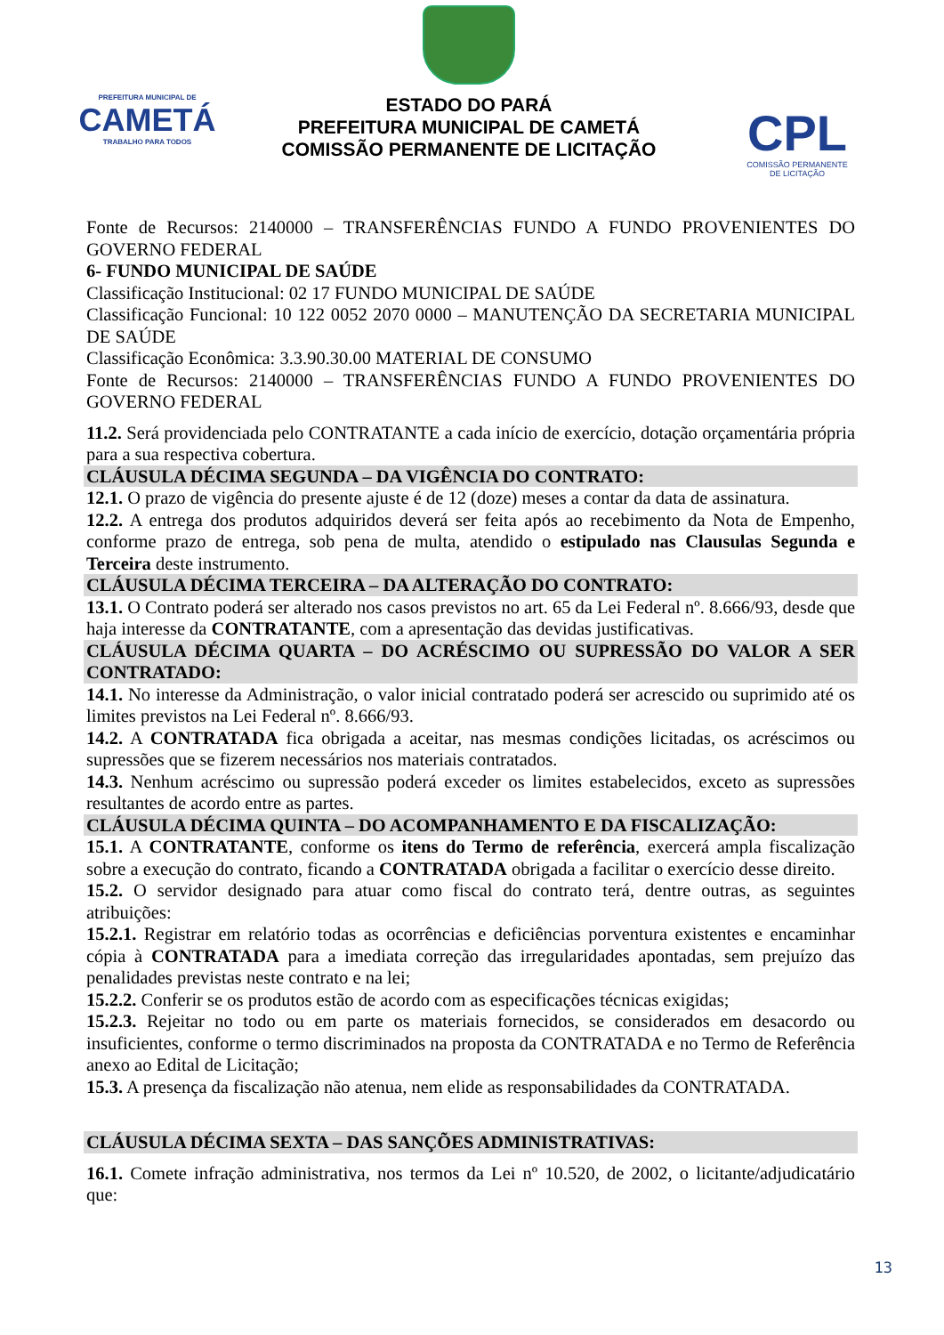PREFEITURA MUNICIPAL DE
CAMETÁ
TRABALHO PARA TODOS
ESTADO DO PARÁ
PREFEITURA MUNICIPAL DE CAMETÁ
COMISSÃO PERMANENTE DE LICITAÇÃO
CPL
COMISSÃO PERMANENTE
DE LICITAÇÃO
Fonte de Recursos: 2140000 – TRANSFERÊNCIAS FUNDO A FUNDO PROVENIENTES DO GOVERNO FEDERAL
6- FUNDO MUNICIPAL DE SAÚDE
Classificação Institucional: 02 17 FUNDO MUNICIPAL DE SAÚDE
Classificação Funcional: 10 122 0052 2070 0000 – MANUTENÇÃO DA SECRETARIA MUNICIPAL DE SAÚDE
Classificação Econômica: 3.3.90.30.00 MATERIAL DE CONSUMO
Fonte de Recursos: 2140000 – TRANSFERÊNCIAS FUNDO A FUNDO PROVENIENTES DO GOVERNO FEDERAL
11.2. Será providenciada pelo CONTRATANTE a cada início de exercício, dotação orçamentária própria para a sua respectiva cobertura.
CLÁUSULA DÉCIMA SEGUNDA – DA VIGÊNCIA DO CONTRATO:
12.1. O prazo de vigência do presente ajuste é de 12 (doze) meses a contar da data de assinatura.
12.2. A entrega dos produtos adquiridos deverá ser feita após ao recebimento da Nota de Empenho, conforme prazo de entrega, sob pena de multa, atendido o estipulado nas Clausulas Segunda e Terceira deste instrumento.
CLÁUSULA DÉCIMA TERCEIRA – DA ALTERAÇÃO DO CONTRATO:
13.1. O Contrato poderá ser alterado nos casos previstos no art. 65 da Lei Federal nº. 8.666/93, desde que haja interesse da CONTRATANTE, com a apresentação das devidas justificativas.
CLÁUSULA DÉCIMA QUARTA – DO ACRÉSCIMO OU SUPRESSÃO DO VALOR A SER CONTRATADO:
14.1. No interesse da Administração, o valor inicial contratado poderá ser acrescido ou suprimido até os limites previstos na Lei Federal nº. 8.666/93.
14.2. A CONTRATADA fica obrigada a aceitar, nas mesmas condições licitadas, os acréscimos ou supressões que se fizerem necessários nos materiais contratados.
14.3. Nenhum acréscimo ou supressão poderá exceder os limites estabelecidos, exceto as supressões resultantes de acordo entre as partes.
CLÁUSULA DÉCIMA QUINTA – DO ACOMPANHAMENTO E DA FISCALIZAÇÃO:
15.1. A CONTRATANTE, conforme os itens do Termo de referência, exercerá ampla fiscalização sobre a execução do contrato, ficando a CONTRATADA obrigada a facilitar o exercício desse direito.
15.2. O servidor designado para atuar como fiscal do contrato terá, dentre outras, as seguintes atribuições:
15.2.1. Registrar em relatório todas as ocorrências e deficiências porventura existentes e encaminhar cópia à CONTRATADA para a imediata correção das irregularidades apontadas, sem prejuízo das penalidades previstas neste contrato e na lei;
15.2.2. Conferir se os produtos estão de acordo com as especificações técnicas exigidas;
15.2.3. Rejeitar no todo ou em parte os materiais fornecidos, se considerados em desacordo ou insuficientes, conforme o termo discriminados na proposta da CONTRATADA e no Termo de Referência anexo ao Edital de Licitação;
15.3. A presença da fiscalização não atenua, nem elide as responsabilidades da CONTRATADA.
CLÁUSULA DÉCIMA SEXTA – DAS SANÇÕES ADMINISTRATIVAS:
16.1. Comete infração administrativa, nos termos da Lei nº 10.520, de 2002, o licitante/adjudicatário que:
13